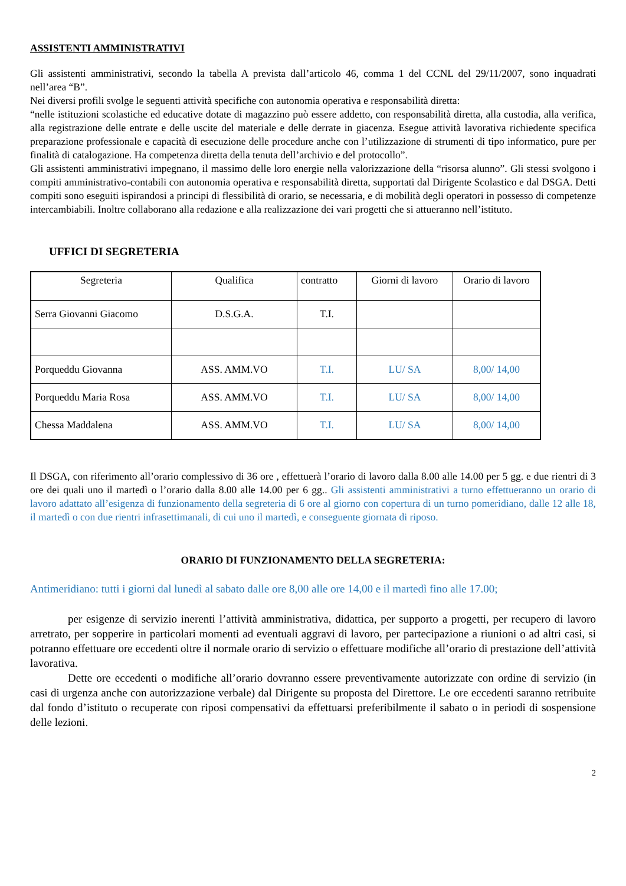ASSISTENTI AMMINISTRATIVI
Gli assistenti amministrativi, secondo la tabella A prevista dall’articolo 46, comma 1 del CCNL del 29/11/2007, sono inquadrati nell’area “B”.
Nei diversi profili svolge le seguenti attività specifiche con autonomia operativa e responsabilità diretta:
“nelle istituzioni scolastiche ed educative dotate di magazzino può essere addetto, con responsabilità diretta, alla custodia, alla verifica, alla registrazione delle entrate e delle uscite del materiale e delle derrate in giacenza. Esegue attività lavorativa richiedente specifica preparazione professionale e capacità di esecuzione delle procedure anche con l’utilizzazione di strumenti di tipo informatico, pure per finalità di catalogazione. Ha competenza diretta della tenuta dell’archivio e del protocollo”.
Gli assistenti amministrativi impegnano, il massimo delle loro energie nella valorizzazione della “risorsa alunno”. Gli stessi svolgono i compiti amministrativo-contabili con autonomia operativa e responsabilità diretta, supportati dal Dirigente Scolastico e dal DSGA. Detti compiti sono eseguiti ispirandosi a principi di flessibilità di orario, se necessaria, e di mobilità degli operatori in possesso di competenze intercambiabili. Inoltre collaborano alla redazione e alla realizzazione dei vari progetti che si attueranno nell’istituto.
UFFICI DI SEGRETERIA
| Segreteria | Qualifica | contratto | Giorni di lavoro | Orario di lavoro |
| Serra Giovanni Giacomo | D.S.G.A. | T.I. | | |
| Porqueddu Giovanna | ASS. AMM.VO | T.I. | LU/ SA | 8,00/ 14,00 |
| Porqueddu Maria Rosa | ASS. AMM.VO | T.I. | LU/ SA | 8,00/ 14,00 |
| Chessa Maddalena | ASS. AMM.VO | T.I. | LU/ SA | 8,00/ 14,00 |
Il DSGA, con riferimento all’orario complessivo di 36 ore , effettuerà l’orario di lavoro dalla 8.00 alle 14.00 per 5 gg. e due rientri di 3 ore dei quali uno il martedì o l’orario dalla 8.00 alle 14.00 per 6 gg.. Gli assistenti amministrativi a turno effettueranno un orario di lavoro adattato all’esigenza di funzionamento della segreteria di 6 ore al giorno con copertura di un turno pomeridiano, dalle 12 alle 18, il martedì o con due rientri infrasettimanali, di cui uno il martedì, e conseguente giornata di riposo.
ORARIO DI FUNZIONAMENTO DELLA SEGRETERIA:
Antimeridiano: tutti i giorni dal lunedì al sabato dalle ore 8,00 alle ore 14,00 e il martedì fino alle 17.00;
per esigenze di servizio inerenti l’attività amministrativa, didattica, per supporto a progetti, per recupero di lavoro arretrato, per sopperire in particolari momenti ad eventuali aggravi di lavoro, per partecipazione a riunioni o ad altri casi, si potranno effettuare ore eccedenti oltre il normale orario di servizio o effettuare modifiche all’orario di prestazione dell’attività lavorativa.
Dette ore eccedenti o modifiche all’orario dovranno essere preventivamente autorizzate con ordine di servizio (in casi di urgenza anche con autorizzazione verbale) dal Dirigente su proposta del Direttore. Le ore eccedenti saranno retribuite dal fondo d’istituto o recuperate con riposi compensativi da effettuarsi preferibilmente il sabato o in periodi di sospensione delle lezioni.
2